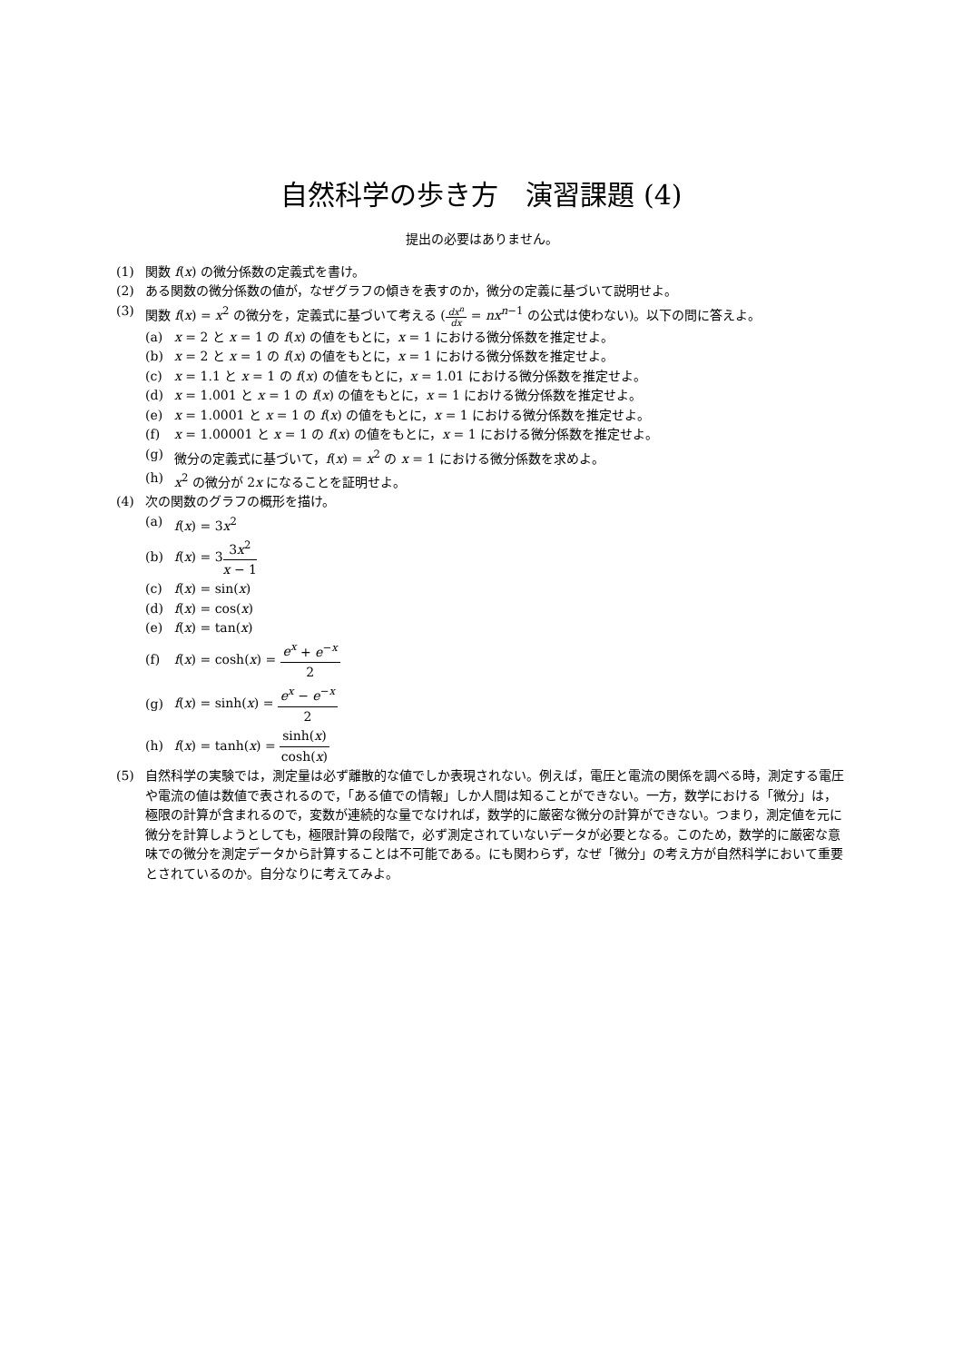自然科学の歩き方　演習課題 (4)
提出の必要はありません。
(1) 関数 f(x) の微分係数の定義式を書け。
(2) ある関数の微分係数の値が，なぜグラフの傾きを表すのか，微分の定義に基づいて説明せよ。
(3) 関数 f(x) = x<sup>2</sup> の微分を，定義式に基づいて考える (dx<sup>n</sup> dx = nx<sup>n−1</sup> の公式は使わない)。以下の問に答えよ。
(a) x = 2 と x = 1 の f(x) の値をもとに，x = 1 における微分係数を推定せよ。
(b) x = 2 と x = 1 の f(x) の値をもとに，x = 1 における微分係数を推定せよ。
(c) x = 1.1 と x = 1 の f(x) の値をもとに，x = 1.01 における微分係数を推定せよ。
(d) x = 1.001 と x = 1 の f(x) の値をもとに，x = 1 における微分係数を推定せよ。
(e) x = 1.0001 と x = 1 の f(x) の値をもとに，x = 1 における微分係数を推定せよ。
(f) x = 1.00001 と x = 1 の f(x) の値をもとに，x = 1 における微分係数を推定せよ。
(g) 微分の定義式に基づいて，f(x) = x<sup>2</sup> の x = 1 における微分係数を求めよ。
(h) x<sup>2</sup> の微分が 2x になることを証明せよ。
(4) 次の関数のグラフの概形を描け。
(a) f(x) = 3x<sup>2</sup>
(b) f(x) = 33x<sup>2</sup> x − 1
(c) f(x) = sin(x)
(d) f(x) = cos(x)
(e) f(x) = tan(x)
(f) f(x) = cosh(x) = e<sup>x</sup> + e<sup>−x</sup> 2
(g) f(x) = sinh(x) = e<sup>x</sup> − e<sup>−x</sup> 2
(h) f(x) = tanh(x) = sinh(x) cosh(x)
(5) 自然科学の実験では，測定量は必ず離散的な値でしか表現されない。例えば，電圧と電流の関係を調べる時，測定する電圧や電流の値は数値で表されるので，「ある値での情報」しか人間は知ることができない。一方，数学における「微分」は，極限の計算が含まれるので，変数が連続的な量でなければ，数学的に厳密な微分の計算ができない。つまり，測定値を元に微分を計算しようとしても，極限計算の段階で，必ず測定されていないデータが必要となる。このため，数学的に厳密な意味での微分を測定データから計算することは不可能である。にも関わらず，なぜ「微分」の考え方が自然科学において重要とされているのか。自分なりに考えてみよ。